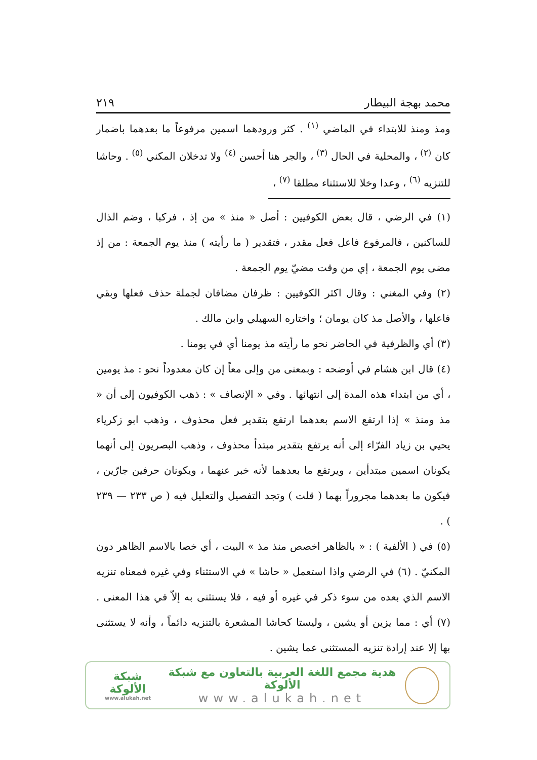محمد بهجة البيطار ٢١٩
ومذ ومنذ للابتداء في الماضي <sup>(١)</sup> . كثر ورودهما اسمين مرفوعاً ما بعدهما باضمار كان <sup>(٢)</sup> ، والمحلية في الحال <sup>(٣)</sup> ، والجر هنا أحسن <sup>(٤)</sup> ولا تدخلان المكني <sup>(٥)</sup> . وحاشا للتنزيه <sup>(٦)</sup> ، وعدا وخلا للاستثناء مطلقا <sup>(٧)</sup> ،
(١) في الرضي ، قال بعض الكوفيين : أصل « منذ » من إذ ، فركبا ، وضم الذال للساكنين ، فالمرفوع فاعل فعل مقدر ، فتقدير ( ما رأيته ) منذ يوم الجمعة : من إذ مضى يوم الجمعة ، إي من وقت مضيّ يوم الجمعة .
(٢) وفي المغني : وقال اكثر الكوفيين : ظرفان مضافان لجملة حذف فعلها وبقي فاعلها ، والأصل مذ كان يومان ؛ واختاره السهيلي وابن مالك .
(٣) أي والظرفية في الحاضر نحو ما رأيته مذ يومنا أي في يومنا .
(٤) قال ابن هشام في أوضحه : وبمعنى من وإلى معاً إن كان معدوداً نحو : مذ يومين ، أي من ابتداء هذه المدة إلى انتهائها . وفي « الإنصاف » : ذهب الكوفيون إلى أن « مذ ومنذ » إذا ارتفع الاسم بعدهما ارتفع بتقدير فعل محذوف ، وذهب ابو زكرياء يحيي بن زياد الفرّاء إلى أنه يرتفع بتقدير مبتدأ محذوف ، وذهب البصريون إلى أنهما يكونان اسمين مبتدأين ، ويرتفع ما بعدهما لأنه خبر عنهما ، ويكونان حرفين جارّين ، فيكون ما بعدهما مجروراً بهما ( قلت ) وتجد التفصيل والتعليل فيه ( ص ٢٣٣ — ٢٣٩ ) .
(٥) في ( الألفية ) : « بالظاهر اخصص منذ مذ » البيت ، أي خصا بالاسم الظاهر دون المكنيّ . (٦) في الرضي واذا استعمل « حاشا » في الاستثناء وفي غيره فمعناه تنزيه الاسم الذي بعده من سوء ذكر في غيره أو فيه ، فلا يستثنى به إلاّ في هذا المعنى . (٧) أي : مما يزين أو يشين ، وليستا كحاشا المشعرة بالتنزيه دائماً ، وأنه لا يستثنى بها إلا عند إرادة تنزيه المستثنى عما يشين .
هدية مجمع اللغة العربية بالتعاون مع شبكة الألوكة
www.alukah.net
شبكة الألوكة
www.alukah.net